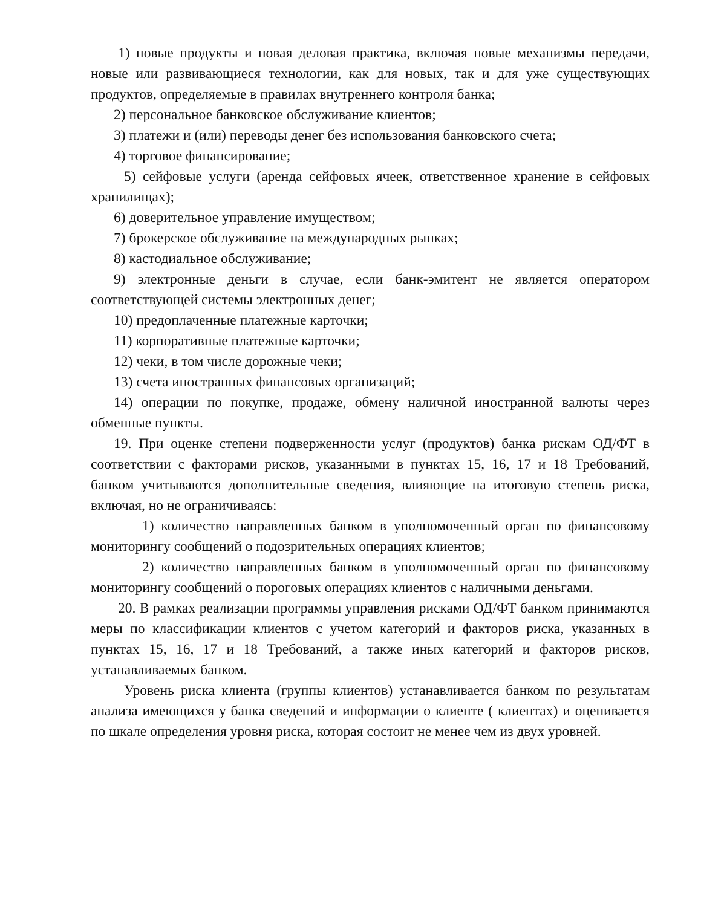1) новые продукты и новая деловая практика, включая новые механизмы передачи, новые или развивающиеся технологии, как для новых, так и для уже существующих продуктов, определяемые в правилах внутреннего контроля банка;
2) персональное банковское обслуживание клиентов;
3) платежи и (или) переводы денег без использования банковского счета;
4) торговое финансирование;
5) сейфовые услуги (аренда сейфовых ячеек, ответственное хранение в сейфовых хранилищах);
6) доверительное управление имуществом;
7) брокерское обслуживание на международных рынках;
8) кастодиальное обслуживание;
9) электронные деньги в случае, если банк-эмитент не является оператором соответствующей системы электронных денег;
10) предоплаченные платежные карточки;
11) корпоративные платежные карточки;
12) чеки, в том числе дорожные чеки;
13) счета иностранных финансовых организаций;
14) операции по покупке, продаже, обмену наличной иностранной валюты через обменные пункты.
19. При оценке степени подверженности услуг (продуктов) банка рискам ОД/ФТ в соответствии с факторами рисков, указанными в пунктах 15, 16, 17 и 18 Требований, банком учитываются дополнительные сведения, влияющие на итоговую степень риска, включая, но не ограничиваясь:
1) количество направленных банком в уполномоченный орган по финансовому мониторингу сообщений о подозрительных операциях клиентов;
2) количество направленных банком в уполномоченный орган по финансовому мониторингу сообщений о пороговых операциях клиентов с наличными деньгами.
20. В рамках реализации программы управления рисками ОД/ФТ банком принимаются меры по классификации клиентов с учетом категорий и факторов риска, указанных в пунктах 15, 16, 17 и 18 Требований, а также иных категорий и факторов рисков, устанавливаемых банком.
Уровень риска клиента (группы клиентов) устанавливается банком по результатам анализа имеющихся у банка сведений и информации о клиенте ( клиентах) и оценивается по шкале определения уровня риска, которая состоит не менее чем из двух уровней.